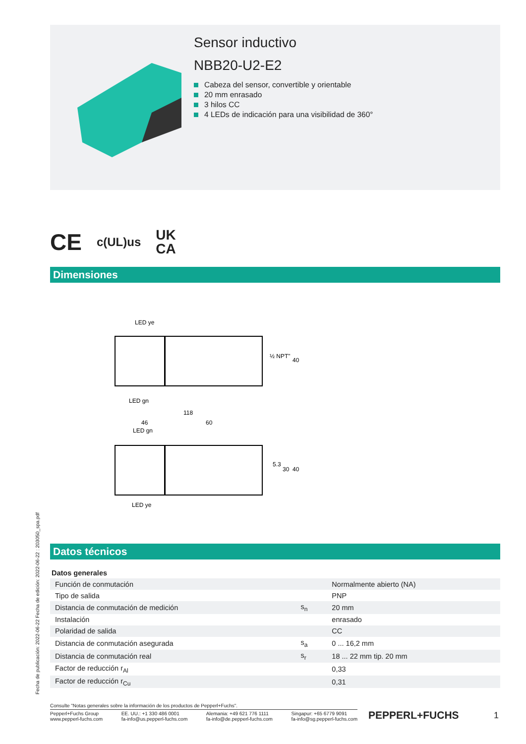Fecha de publicación: 2022-06-22 Fecha de edición: 2022-06-22 : 203050_spa.pdf
Sensor inductivo
NBB20-U2-E2
Cabeza del sensor, convertible y orientable
20 mm enrasado
3 hilos CC
4 LEDs de indicación para una visibilidad de 360°
CE c(UL)us UK
CA
Dimensiones
LED ye
½ NPT"
40
LED gn
118
46
60
LED gn
5.3
30
40
LED ye
Datos técnicos
| Datos generales | | |
| Función de conmutación | | Normalmente abierto (NA) |
| Tipo de salida | | PNP |
| Distancia de conmutación de medición | s<sub>n</sub> | 20 mm |
| Instalación | | enrasado |
| Polaridad de salida | | CC |
| Distancia de conmutación asegurada | s<sub>a</sub> | 0 ... 16,2 mm |
| Distancia de conmutación real | s<sub>r</sub> | 18 ... 22 mm tip. 20 mm |
| Factor de reducción r<sub>Al</sub> | | 0,33 |
| Factor de reducción r<sub>Cu</sub> | | 0,31 |
Consulte "Notas generales sobre la información de los productos de Pepperl+Fuchs".
Pepperl+Fuchs Group
www.pepperl-fuchs.com
EE. UU.: +1 330 486 0001
fa-info@us.pepperl-fuchs.com
Alemania: +49 621 776 1111
fa-info@de.pepperl-fuchs.com
Singapur: +65 6779 9091
fa-info@sg.pepperl-fuchs.com
PEPPERL+FUCHS 1